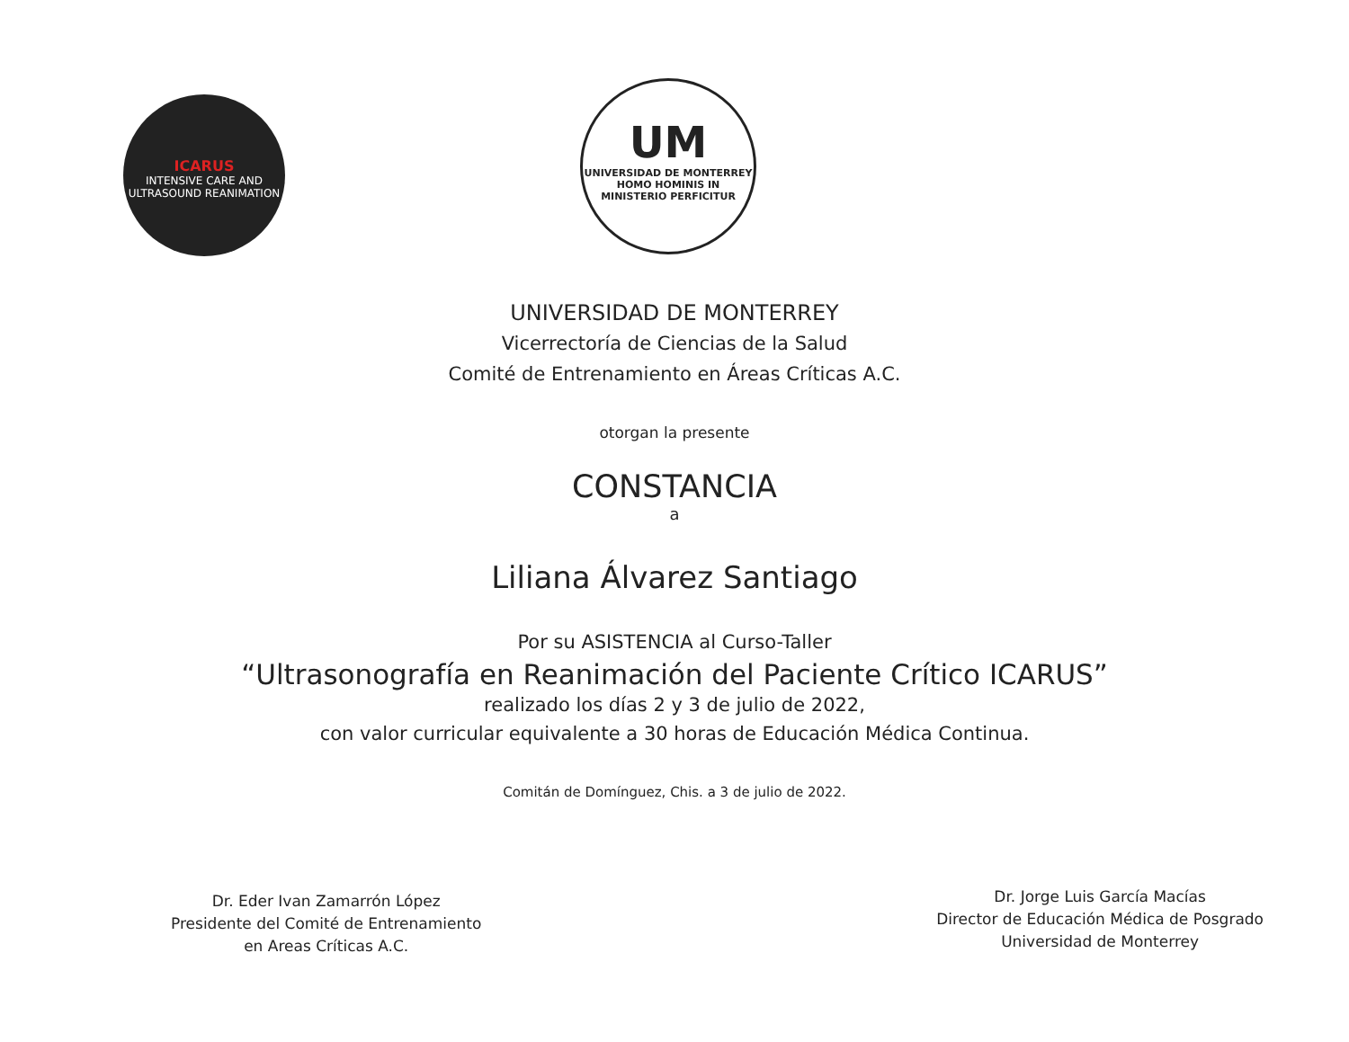ICARUS
INTENSIVE CARE AND ULTRASOUND REANIMATION
UM
UNIVERSIDAD DE MONTERREY
HOMO HOMINIS IN MINISTERIO PERFICITUR
UNIVERSIDAD DE MONTERREY
Vicerrectoría de Ciencias de la Salud
Comité de Entrenamiento en Áreas Críticas A.C.
otorgan la presente
CONSTANCIA
a
Liliana Álvarez Santiago
Por su ASISTENCIA al Curso-Taller
“Ultrasonografía en Reanimación del Paciente Crítico ICARUS”
realizado los días 2 y 3 de julio de 2022,
con valor curricular equivalente a 30 horas de Educación Médica Continua.
Comitán de Domínguez, Chis. a 3 de julio de 2022.
Dr. Eder Ivan Zamarrón López
Presidente del Comité de Entrenamiento
en Areas Críticas A.C.
Dr. Jorge Luis García Macías
Director de Educación Médica de Posgrado
Universidad de Monterrey